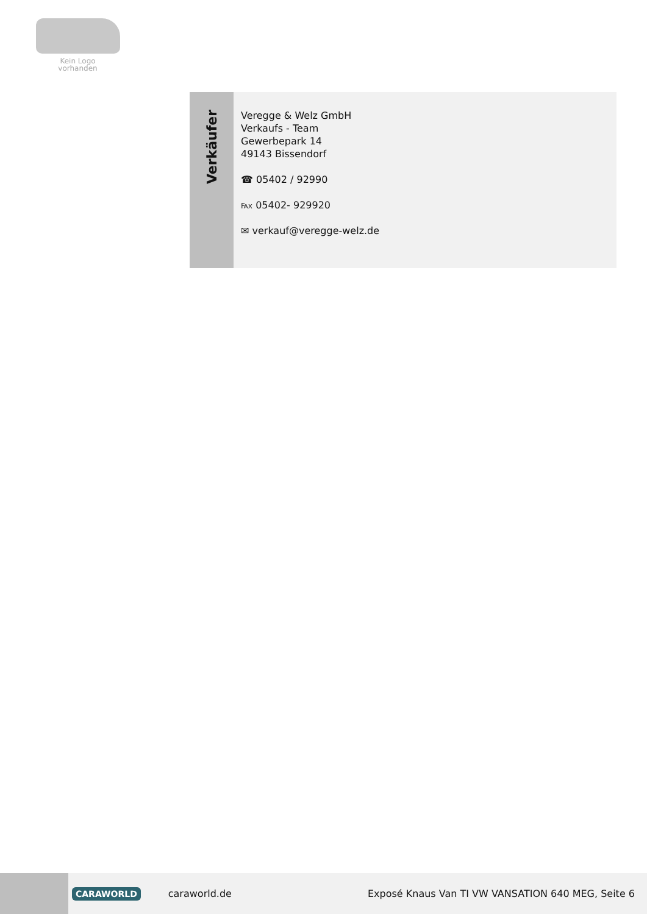Kein Logo
vorhanden
Verkäufer
Veregge & Welz GmbH
Verkaufs - Team
Gewerbepark 14
49143 Bissendorf
☎ 05402 / 92990
℻ 05402- 929920
✉ verkauf@veregge-welz.de
CARAWORLD caraworld.de Exposé Knaus Van TI VW VANSATION 640 MEG, Seite 6